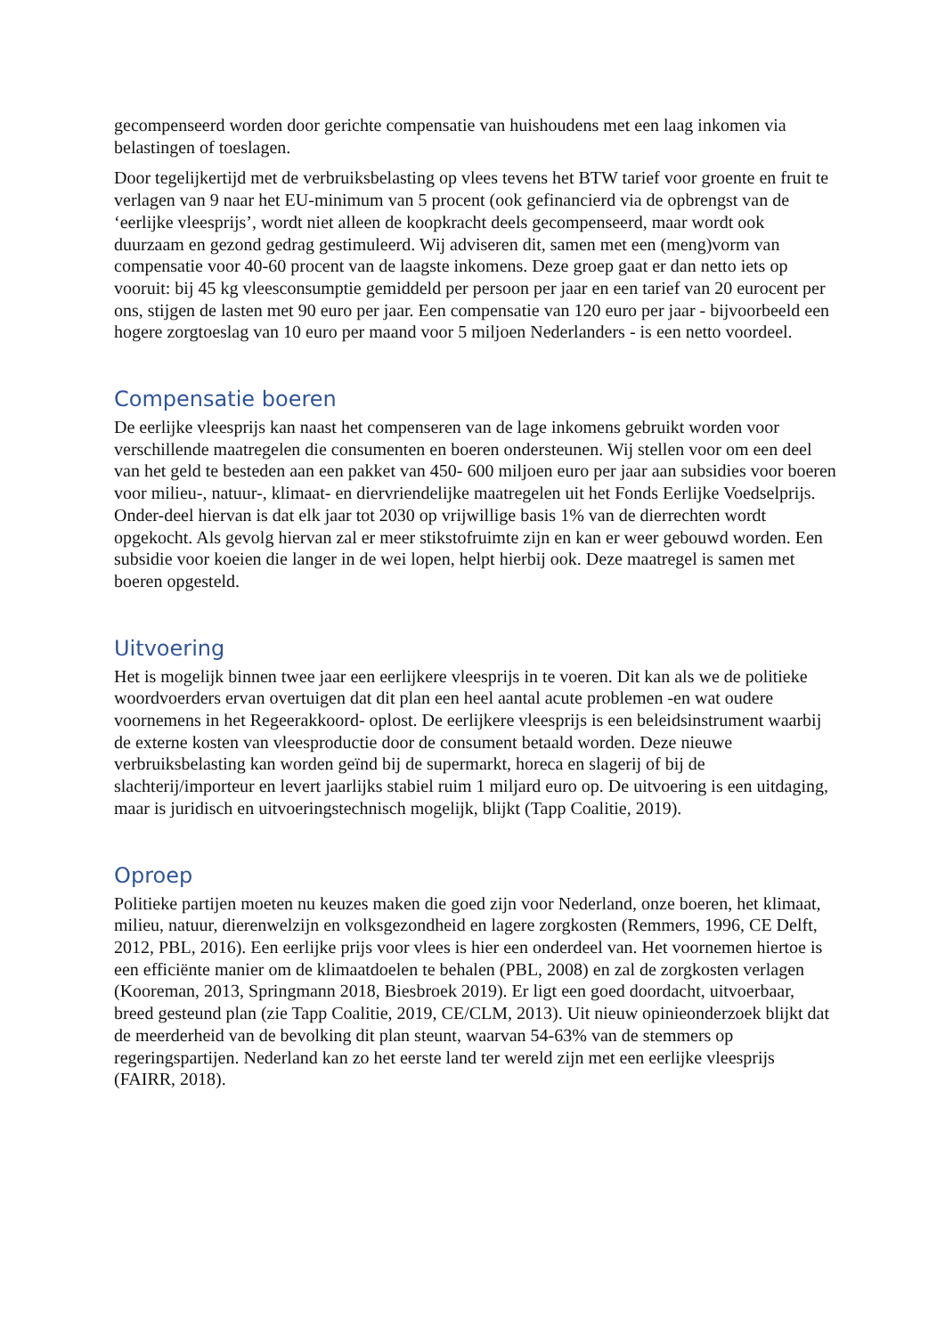gecompenseerd worden door gerichte compensatie van huishoudens met een laag inkomen via belastingen of toeslagen.
Door tegelijkertijd met de verbruiksbelasting op vlees tevens het BTW tarief voor groente en fruit te verlagen van 9 naar het EU-minimum van 5 procent (ook gefinancierd via de opbrengst van de ‘eerlijke vleesprijs’, wordt niet alleen de koopkracht deels gecompenseerd, maar wordt ook duurzaam en gezond gedrag gestimuleerd. Wij adviseren dit, samen met een (meng)vorm van compensatie voor 40-60 procent van de laagste inkomens. Deze groep gaat er dan netto iets op vooruit: bij 45 kg vleesconsumptie gemiddeld per persoon per jaar en een tarief van 20 eurocent per ons, stijgen de lasten met 90 euro per jaar. Een compensatie van 120 euro per jaar - bijvoorbeeld een hogere zorgtoeslag van 10 euro per maand voor 5 miljoen Nederlanders - is een netto voordeel.
Compensatie boeren
De eerlijke vleesprijs kan naast het compenseren van de lage inkomens gebruikt worden voor verschillende maatregelen die consumenten en boeren ondersteunen. Wij stellen voor om een deel van het geld te besteden aan een pakket van 450- 600 miljoen euro per jaar aan subsidies voor boeren voor milieu-, natuur-, klimaat- en diervriendelijke maatregelen uit het Fonds Eerlijke Voedselprijs. Onder-deel hiervan is dat elk jaar tot 2030 op vrijwillige basis 1% van de dierrechten wordt opgekocht. Als gevolg hiervan zal er meer stikstofruimte zijn en kan er weer gebouwd worden. Een subsidie voor koeien die langer in de wei lopen, helpt hierbij ook. Deze maatregel is samen met boeren opgesteld.
Uitvoering
Het is mogelijk binnen twee jaar een eerlijkere vleesprijs in te voeren. Dit kan als we de politieke woordvoerders ervan overtuigen dat dit plan een heel aantal acute problemen -en wat oudere voornemens in het Regeerakkoord- oplost. De eerlijkere vleesprijs is een beleidsinstrument waarbij de externe kosten van vleesproductie door de consument betaald worden. Deze nieuwe verbruiksbelasting kan worden geïnd bij de supermarkt, horeca en slagerij of bij de slachterij/importeur en levert jaarlijks stabiel ruim 1 miljard euro op. De uitvoering is een uitdaging, maar is juridisch en uitvoeringstechnisch mogelijk, blijkt (Tapp Coalitie, 2019).
Oproep
Politieke partijen moeten nu keuzes maken die goed zijn voor Nederland, onze boeren, het klimaat, milieu, natuur, dierenwelzijn en volksgezondheid en lagere zorgkosten (Remmers, 1996, CE Delft, 2012, PBL, 2016). Een eerlijke prijs voor vlees is hier een onderdeel van. Het voornemen hiertoe is een efficiënte manier om de klimaatdoelen te behalen (PBL, 2008) en zal de zorgkosten verlagen (Kooreman, 2013, Springmann 2018, Biesbroek 2019). Er ligt een goed doordacht, uitvoerbaar, breed gesteund plan (zie Tapp Coalitie, 2019, CE/CLM, 2013). Uit nieuw opinieonderzoek blijkt dat de meerderheid van de bevolking dit plan steunt, waarvan 54-63% van de stemmers op regeringspartijen. Nederland kan zo het eerste land ter wereld zijn met een eerlijke vleesprijs (FAIRR, 2018).